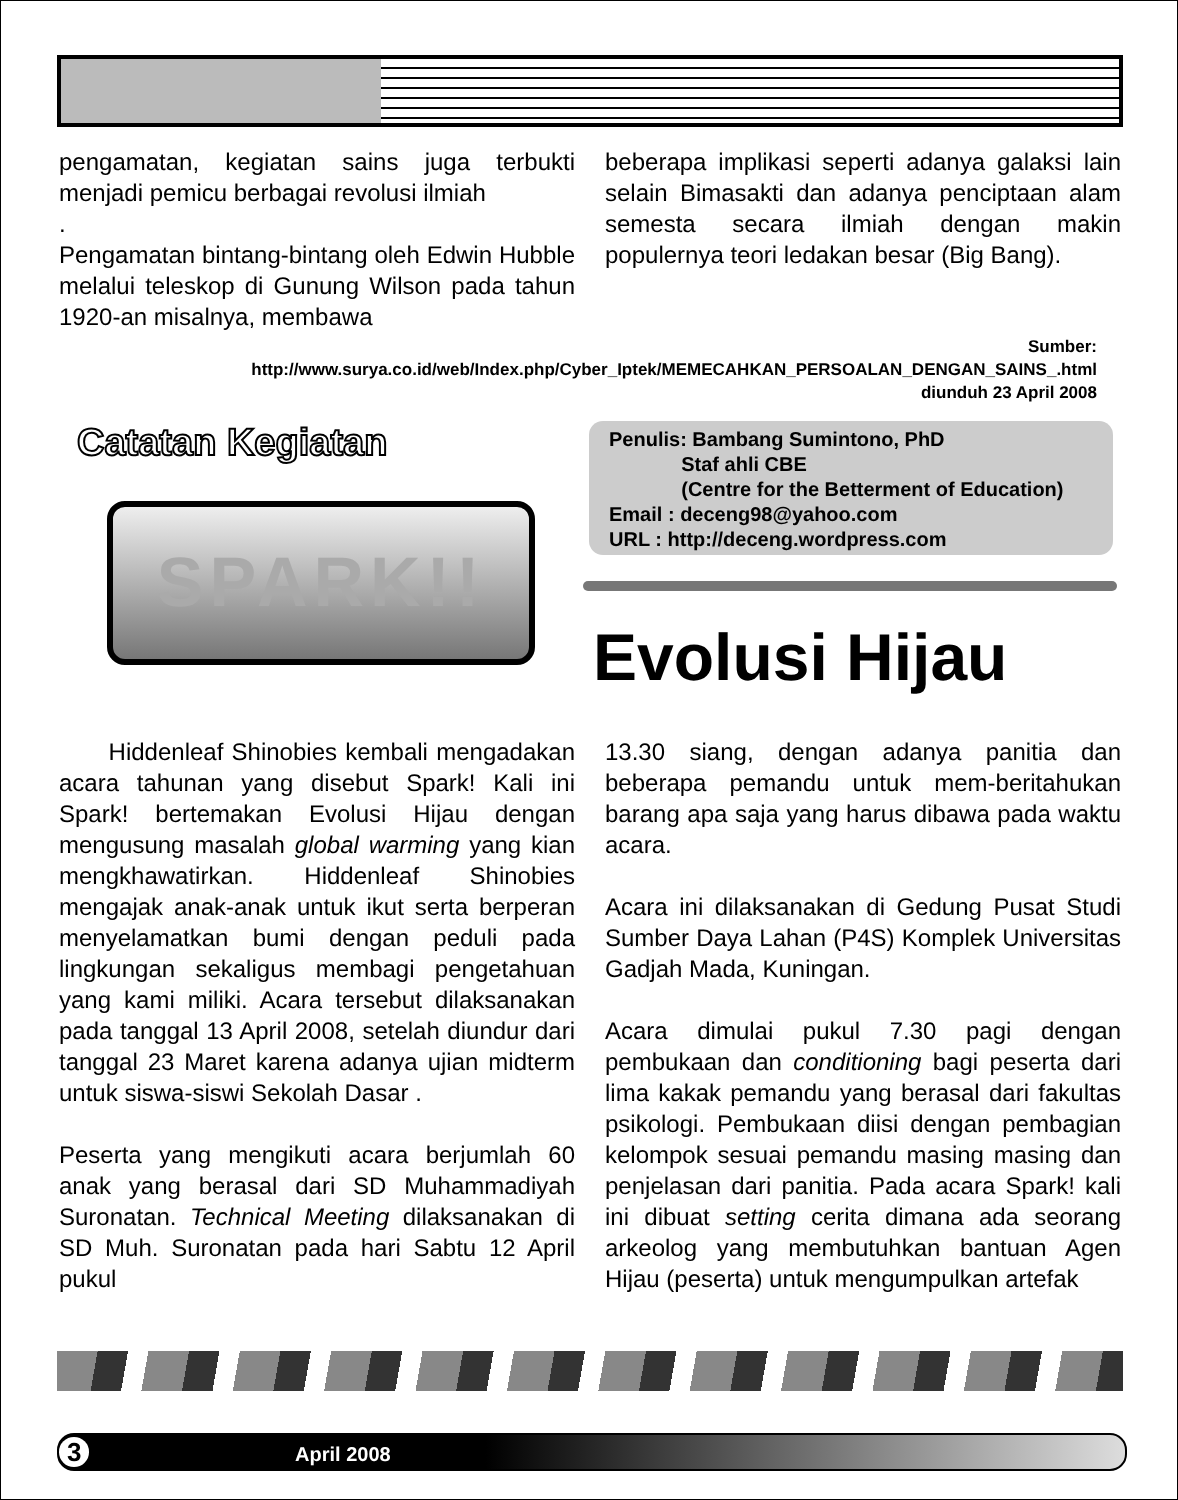pengamatan, kegiatan sains juga terbukti menjadi pemicu berbagai revolusi ilmiah
.
Pengamatan bintang-bintang oleh Edwin Hubble melalui teleskop di Gunung Wilson pada tahun 1920-an misalnya, membawa
beberapa implikasi seperti adanya galaksi lain selain Bimasakti dan adanya penciptaan alam semesta secara ilmiah dengan makin populernya teori ledakan besar (Big Bang).
Sumber:
http://www.surya.co.id/web/Index.php/Cyber_Iptek/MEMECAHKAN_PERSOALAN_DENGAN_SAINS_.html
diunduh 23 April 2008
Catatan Kegiatan
Penulis: Bambang Sumintono, PhD
Staf ahli CBE
(Centre for the Betterment of Education)
Email : deceng98@yahoo.com
URL : http://deceng.wordpress.com
SPARK!!
Evolusi Hijau
Hiddenleaf Shinobies kembali mengadakan acara tahunan yang disebut Spark! Kali ini Spark! bertemakan Evolusi Hijau dengan mengusung masalah global warming yang kian mengkhawatirkan. Hiddenleaf Shinobies mengajak anak-anak untuk ikut serta berperan menyelamatkan bumi dengan peduli pada lingkungan sekaligus membagi pengetahuan yang kami miliki. Acara tersebut dilaksanakan pada tanggal 13 April 2008, setelah diundur dari tanggal 23 Maret karena adanya ujian midterm untuk siswa-siswi Sekolah Dasar .
Peserta yang mengikuti acara berjumlah 60 anak yang berasal dari SD Muhammadiyah Suronatan. Technical Meeting dilaksanakan di SD Muh. Suronatan pada hari Sabtu 12 April pukul
13.30 siang, dengan adanya panitia dan beberapa pemandu untuk mem-beritahukan barang apa saja yang harus dibawa pada waktu acara.
Acara ini dilaksanakan di Gedung Pusat Studi Sumber Daya Lahan (P4S) Komplek Universitas Gadjah Mada, Kuningan.
Acara dimulai pukul 7.30 pagi dengan pembukaan dan conditioning bagi peserta dari lima kakak pemandu yang berasal dari fakultas psikologi. Pembukaan diisi dengan pembagian kelompok sesuai pemandu masing masing dan penjelasan dari panitia. Pada acara Spark! kali ini dibuat setting cerita dimana ada seorang arkeolog yang membutuhkan bantuan Agen Hijau (peserta) untuk mengumpulkan artefak
3 April 2008